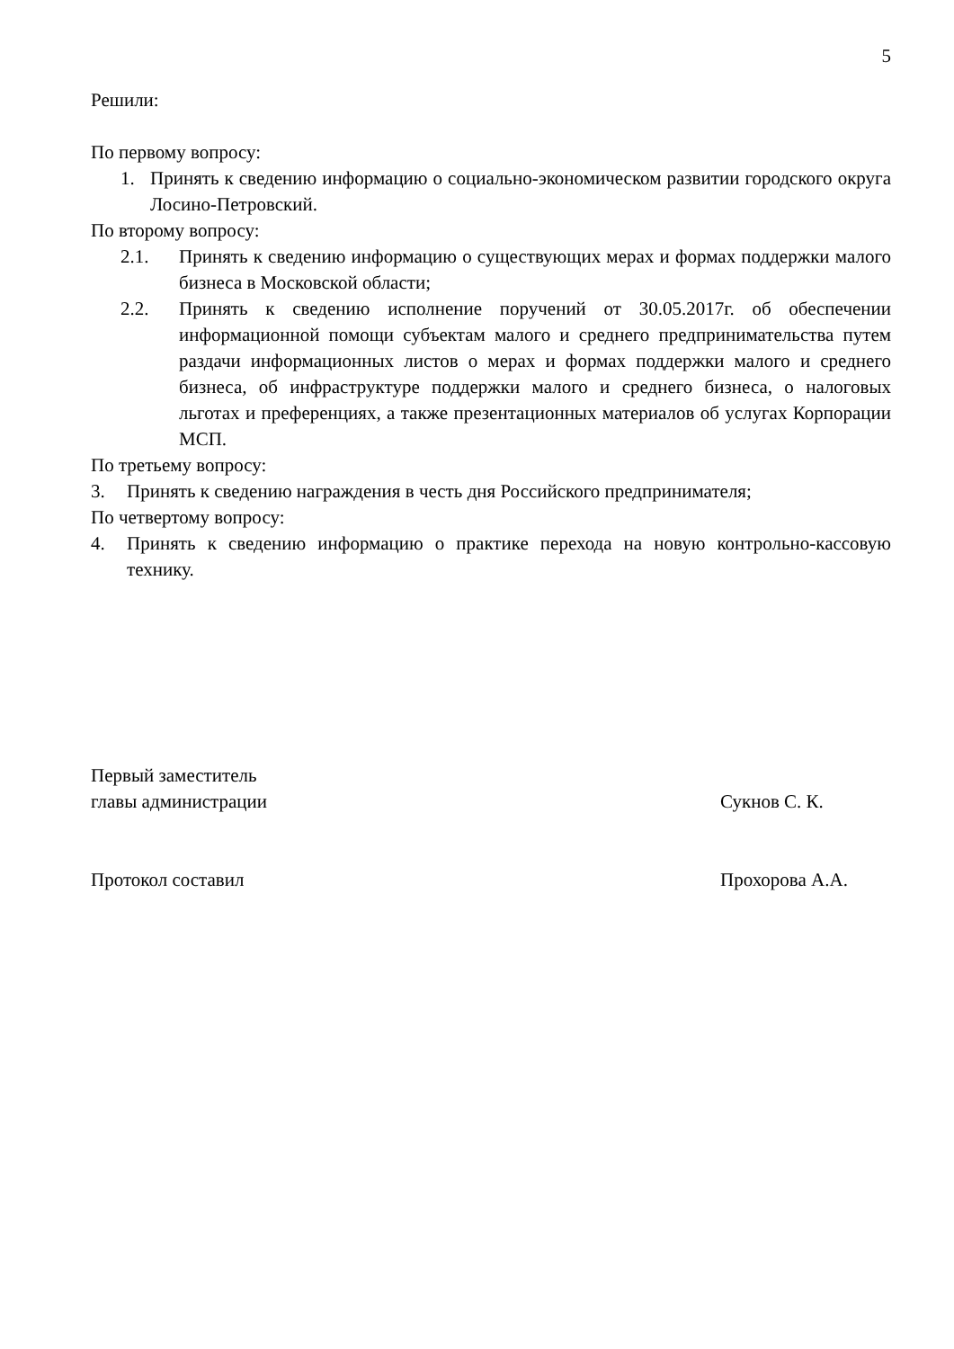5
Решили:
По первому вопросу:
1. Принять к сведению информацию о социально-экономическом развитии городского округа Лосино-Петровский.
По второму вопросу:
2.1. Принять к сведению информацию о существующих мерах и формах поддержки малого бизнеса в Московской области;
2.2. Принять к сведению исполнение поручений от 30.05.2017г. об обеспечении информационной помощи субъектам малого и среднего предпринимательства путем раздачи информационных листов о мерах и формах поддержки малого и среднего бизнеса, об инфраструктуре поддержки малого и среднего бизнеса, о налоговых льготах и преференциях, а также презентационных материалов об услугах Корпорации МСП.
По третьему вопросу:
3. Принять к сведению награждения в честь дня Российского предпринимателя;
По четвертому вопросу:
4. Принять к сведению информацию о практике перехода на новую контрольно-кассовую технику.
Первый заместитель
главы администрации Сукнов С. К.
Протокол составил Прохорова А.А.